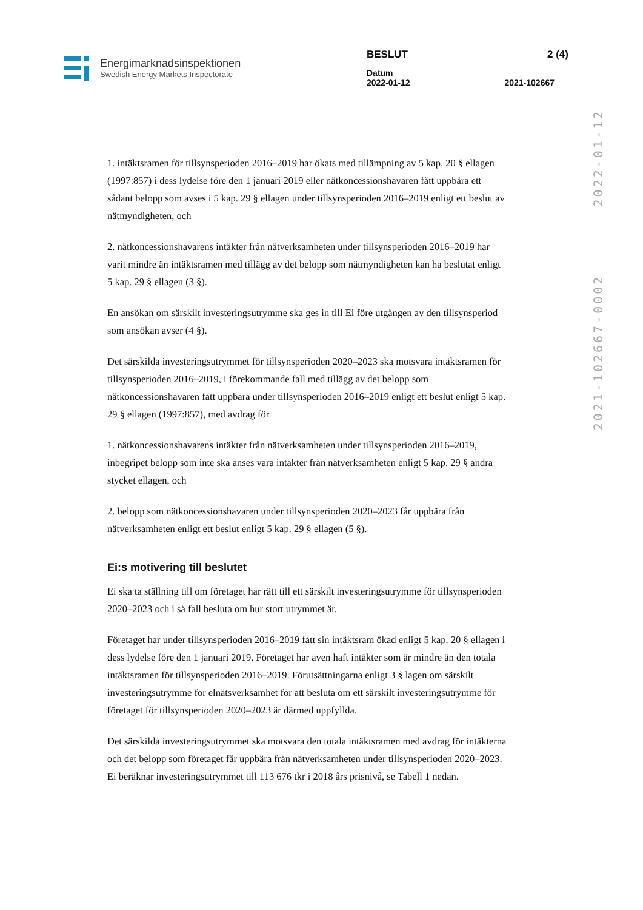Energimarknadsinspektionen
Swedish Energy Markets Inspectorate
BESLUT 2 (4)
Datum
2022-01-12 2021-102667
2021-102667-0002 2022-01-12
1. intäktsramen för tillsynsperioden 2016–2019 har ökats med tillämpning av 5 kap. 20 § ellagen (1997:857) i dess lydelse före den 1 januari 2019 eller nätkoncessionshavaren fått uppbära ett sådant belopp som avses i 5 kap. 29 § ellagen under tillsynsperioden 2016–2019 enligt ett beslut av nätmyndigheten, och
2. nätkoncessionshavarens intäkter från nätverksamheten under tillsynsperioden 2016–2019 har varit mindre än intäktsramen med tillägg av det belopp som nätmyndigheten kan ha beslutat enligt 5 kap. 29 § ellagen (3 §).
En ansökan om särskilt investeringsutrymme ska ges in till Ei före utgången av den tillsynsperiod som ansökan avser (4 §).
Det särskilda investeringsutrymmet för tillsynsperioden 2020–2023 ska motsvara intäktsramen för tillsynsperioden 2016–2019, i förekommande fall med tillägg av det belopp som nätkoncessionshavaren fått uppbära under tillsynsperioden 2016–2019 enligt ett beslut enligt 5 kap. 29 § ellagen (1997:857), med avdrag för
1. nätkoncessionshavarens intäkter från nätverksamheten under tillsynsperioden 2016–2019, inbegripet belopp som inte ska anses vara intäkter från nätverksamheten enligt 5 kap. 29 § andra stycket ellagen, och
2. belopp som nätkoncessionshavaren under tillsynsperioden 2020–2023 får uppbära från nätverksamheten enligt ett beslut enligt 5 kap. 29 § ellagen (5 §).
Ei:s motivering till beslutet
Ei ska ta ställning till om företaget har rätt till ett särskilt investeringsutrymme för tillsynsperioden 2020–2023 och i så fall besluta om hur stort utrymmet är.
Företaget har under tillsynsperioden 2016–2019 fått sin intäktsram ökad enligt 5 kap. 20 § ellagen i dess lydelse före den 1 januari 2019. Företaget har även haft intäkter som är mindre än den totala intäktsramen för tillsynsperioden 2016–2019. Förutsättningarna enligt 3 § lagen om särskilt investeringsutrymme för elnätsverksamhet för att besluta om ett särskilt investeringsutrymme för företaget för tillsynsperioden 2020–2023 är därmed uppfyllda.
Det särskilda investeringsutrymmet ska motsvara den totala intäktsramen med avdrag för intäkterna och det belopp som företaget får uppbära från nätverksamheten under tillsynsperioden 2020–2023. Ei beräknar investeringsutrymmet till 113 676 tkr i 2018 års prisnivå, se Tabell 1 nedan.